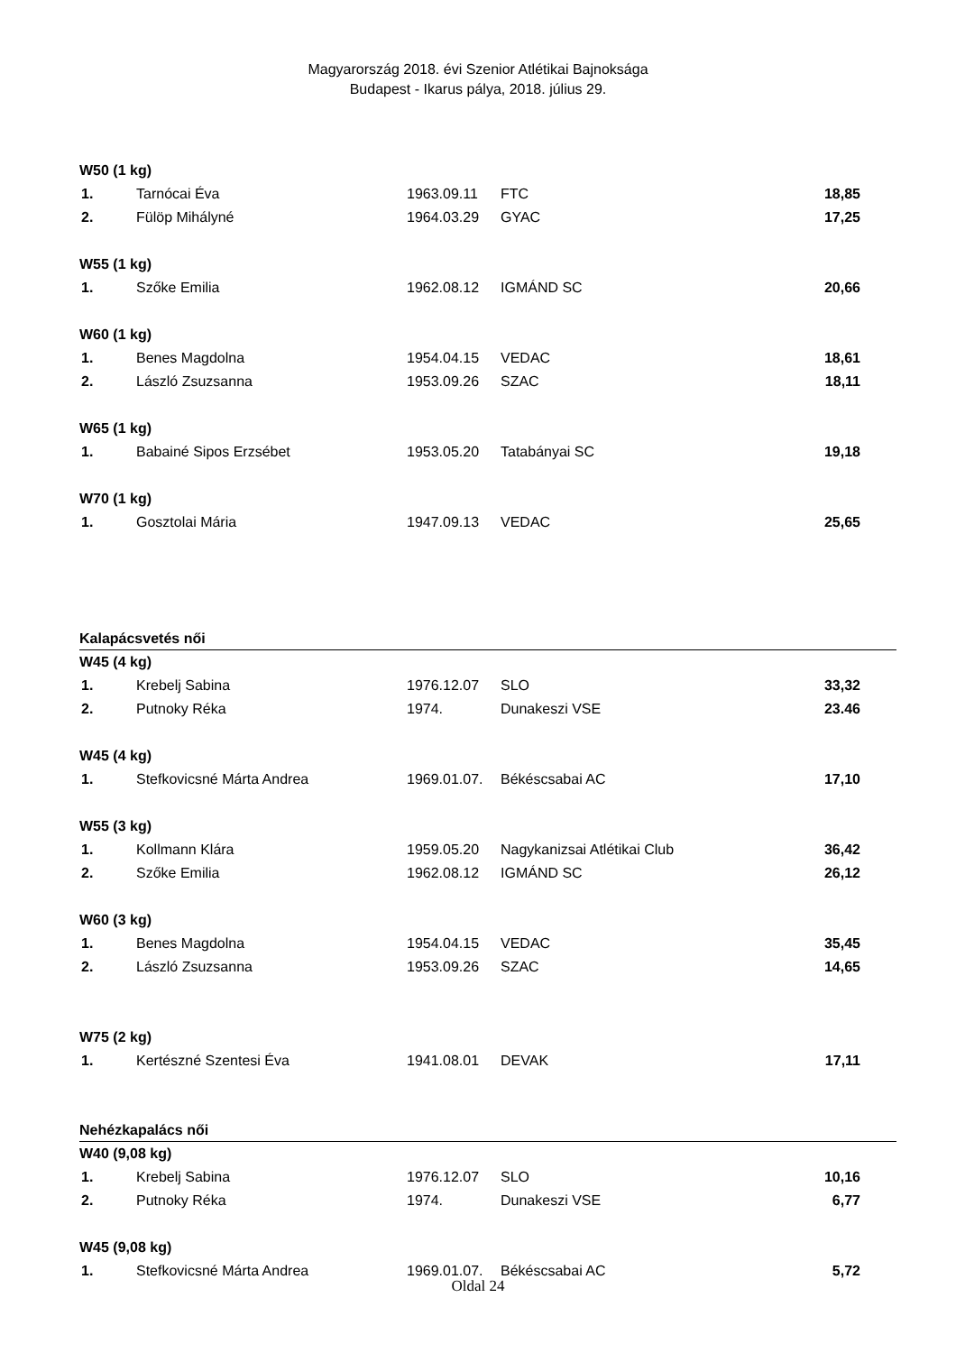Magyarország 2018. évi Szenior Atlétikai Bajnoksága
Budapest - Ikarus pálya, 2018. július 29.
| W50 (1 kg) | | | | |
| 1. | Tarnócai Éva | 1963.09.11 | FTC | 18,85 |
| 2. | Fülöp Mihályné | 1964.03.29 | GYAC | 17,25 |
| W55 (1 kg) | | | | |
| 1. | Szőke Emilia | 1962.08.12 | IGMÁND SC | 20,66 |
| W60 (1 kg) | | | | |
| 1. | Benes Magdolna | 1954.04.15 | VEDAC | 18,61 |
| 2. | László Zsuzsanna | 1953.09.26 | SZAC | 18,11 |
| W65 (1 kg) | | | | |
| 1. | Babainé Sipos Erzsébet | 1953.05.20 | Tatabányai SC | 19,18 |
| W70 (1 kg) | | | | |
| 1. | Gosztolai Mária | 1947.09.13 | VEDAC | 25,65 |
| Kalapácsvetés női | | | | |
| W45 (4 kg) | | | | |
| 1. | Krebelj Sabina | 1976.12.07 | SLO | 33,32 |
| 2. | Putnoky Réka | 1974. | Dunakeszi VSE | 23.46 |
| W45 (4 kg) | | | | |
| 1. | Stefkovicsné Márta Andrea | 1969.01.07. | Békéscsabai AC | 17,10 |
| W55 (3 kg) | | | | |
| 1. | Kollmann Klára | 1959.05.20 | Nagykanizsai Atlétikai Club | 36,42 |
| 2. | Szőke Emilia | 1962.08.12 | IGMÁND SC | 26,12 |
| W60 (3 kg) | | | | |
| 1. | Benes Magdolna | 1954.04.15 | VEDAC | 35,45 |
| 2. | László Zsuzsanna | 1953.09.26 | SZAC | 14,65 |
| W75 (2 kg) | | | | |
| 1. | Kertészné Szentesi Éva | 1941.08.01 | DEVAK | 17,11 |
| Nehézkapalács női | | | | |
| W40 (9,08 kg) | | | | |
| 1. | Krebelj Sabina | 1976.12.07 | SLO | 10,16 |
| 2. | Putnoky Réka | 1974. | Dunakeszi VSE | 6,77 |
| W45 (9,08 kg) | | | | |
| 1. | Stefkovicsné Márta Andrea | 1969.01.07. | Békéscsabai AC | 5,72 |
Oldal 24